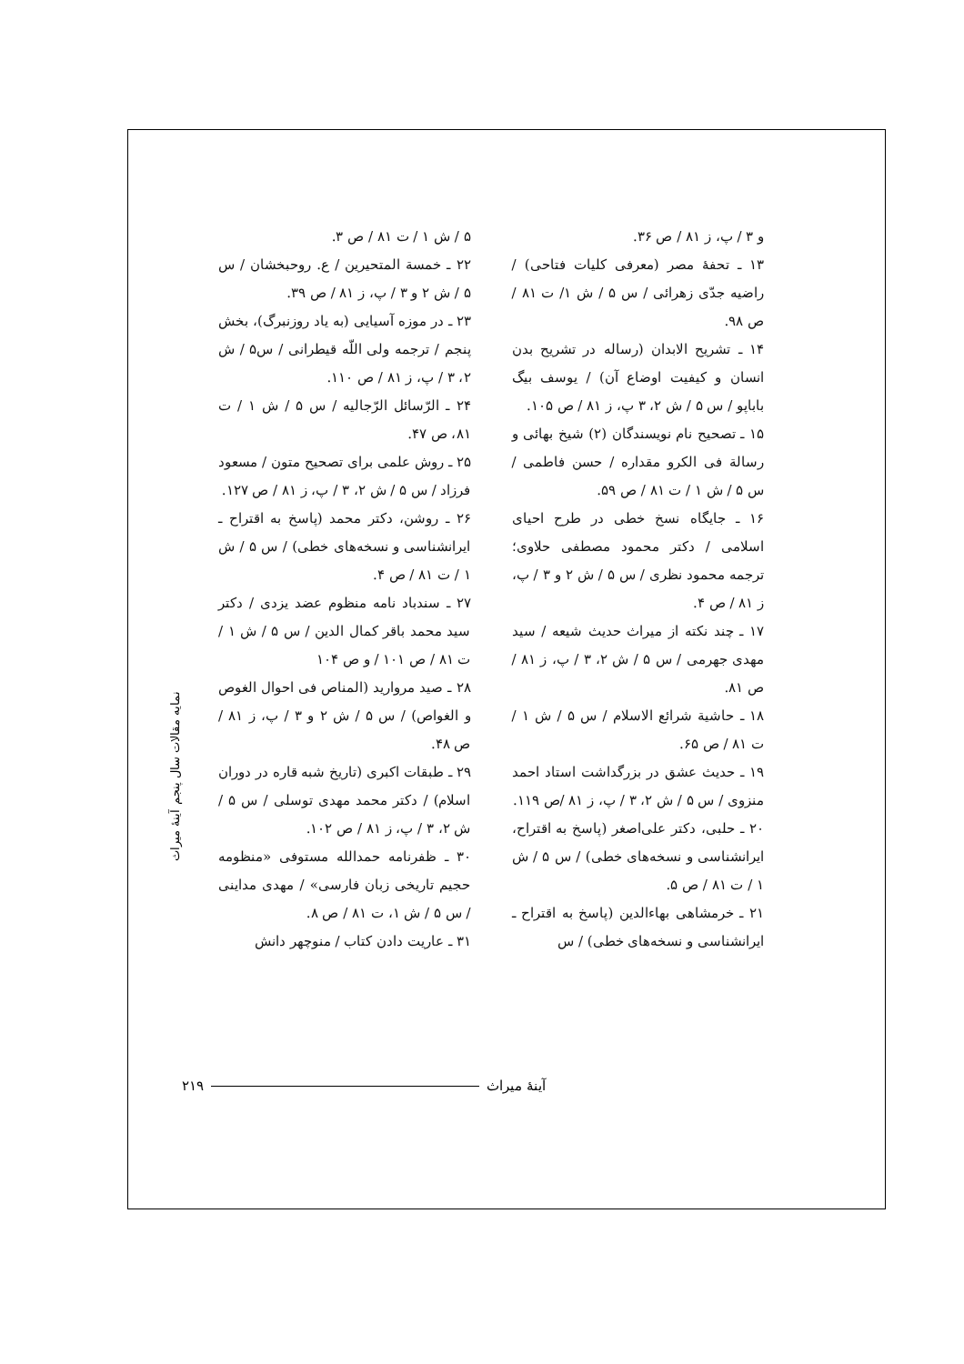و ۳ / پ، ز ۸۱ / ص ۳۶.
۱۳ ـ تحفهٔ مصر (معرفی کلیات فتاحی) / راضیه جدّی زهرائی / س ۵ / ش ۱/ ت ۸۱ / ص ۹۸.
۱۴ ـ تشریح الابدان (رساله در تشریح بدن انسان و کیفیت اوضاع آن) / یوسف بیگ باباپو / س ۵ / ش ۲، ۳ پ، ز ۸۱ / ص ۱۰۵.
۱۵ ـ تصحیح نام نویسندگان (۲) شیخ بهائی و رسالة فی الکرو مقداره / حسن فاطمی / س ۵ / ش ۱ / ت ۸۱ / ص ۵۹.
۱۶ ـ جایگاه نسخ خطی در طرح احیای اسلامی / دکتر محمود مصطفی حلاوی؛ ترجمه محمود نظری / س ۵ / ش ۲ و ۳ / پ، ز ۸۱ / ص ۴.
۱۷ ـ چند نکته از میراث حدیث شیعه / سید مهدی جهرمی / س ۵ / ش ۲، ۳ / پ، ز ۸۱ / ص ۸۱.
۱۸ ـ حاشیة شرائع الاسلام / س ۵ / ش ۱ / ت ۸۱ / ص ۶۵.
۱۹ ـ حدیث عشق در بزرگداشت استاد احمد منزوی / س ۵ / ش ۲، ۳ / پ، ز ۸۱ /ص ۱۱۹.
۲۰ ـ حلبی، دکتر علی‌اصغر (پاسخ به اقتراح، ایرانشناسی و نسخه‌های خطی) / س ۵ / ش ۱ / ت ۸۱ / ص ۵.
۲۱ ـ خرمشاهی بهاءالدین (پاسخ به اقتراح ـ ایرانشناسی و نسخه‌های خطی) / س
۵ / ش ۱ / ت ۸۱ / ص ۳.
۲۲ ـ خمسة المتحیرین / ع. روحبخشان / س ۵ / ش ۲ و ۳ / پ، ز ۸۱ / ص ۳۹.
۲۳ ـ در موزه آسیایی (به یاد روزنبرگ)، بخش پنجم / ترجمه ولی اللّه قیطرانی / س۵ / ش ۲، ۳ / پ، ز ۸۱ / ص ۱۱۰.
۲۴ ـ الرّسائل الرّجالیه / س ۵ / ش ۱ / ت ۸۱، ص ۴۷.
۲۵ ـ روش علمی برای تصحیح متون / مسعود فرزاد / س ۵ / ش ۲، ۳ / پ، ز ۸۱ / ص ۱۲۷.
۲۶ ـ روشن، دکتر محمد (پاسخ به اقتراح ـ ایرانشناسی و نسخه‌های خطی) / س ۵ / ش ۱ / ت ۸۱ / ص ۴.
۲۷ ـ سندباد نامه منظوم عضد یزدی / دکتر سید محمد باقر کمال الدین / س ۵ / ش ۱ / ت ۸۱ / ص ۱۰۱ / و ص ۱۰۴
۲۸ ـ صید مروارید (المناص فی احوال الغوص و الغواص) / س ۵ / ش ۲ و ۳ / پ، ز ۸۱ / ص ۴۸.
۲۹ ـ طبقات اکبری (تاریخ شبه قاره در دوران اسلام) / دکتر محمد مهدی توسلی / س ۵ / ش ۲، ۳ / پ، ز ۸۱ / ص ۱۰۲.
۳۰ ـ ظفرنامه حمدالله مستوفی «منظومه حجیم تاریخی زبان فارسی» / مهدی مداینی / س ۵ / ش ۱، ت ۸۱ / ص ۸.
۳۱ ـ عاریت دادن کتاب / منوچهر دانش
نمایه مقالات سال پنجم آینهٔ میراث
۲۱۹ آینهٔ میراث